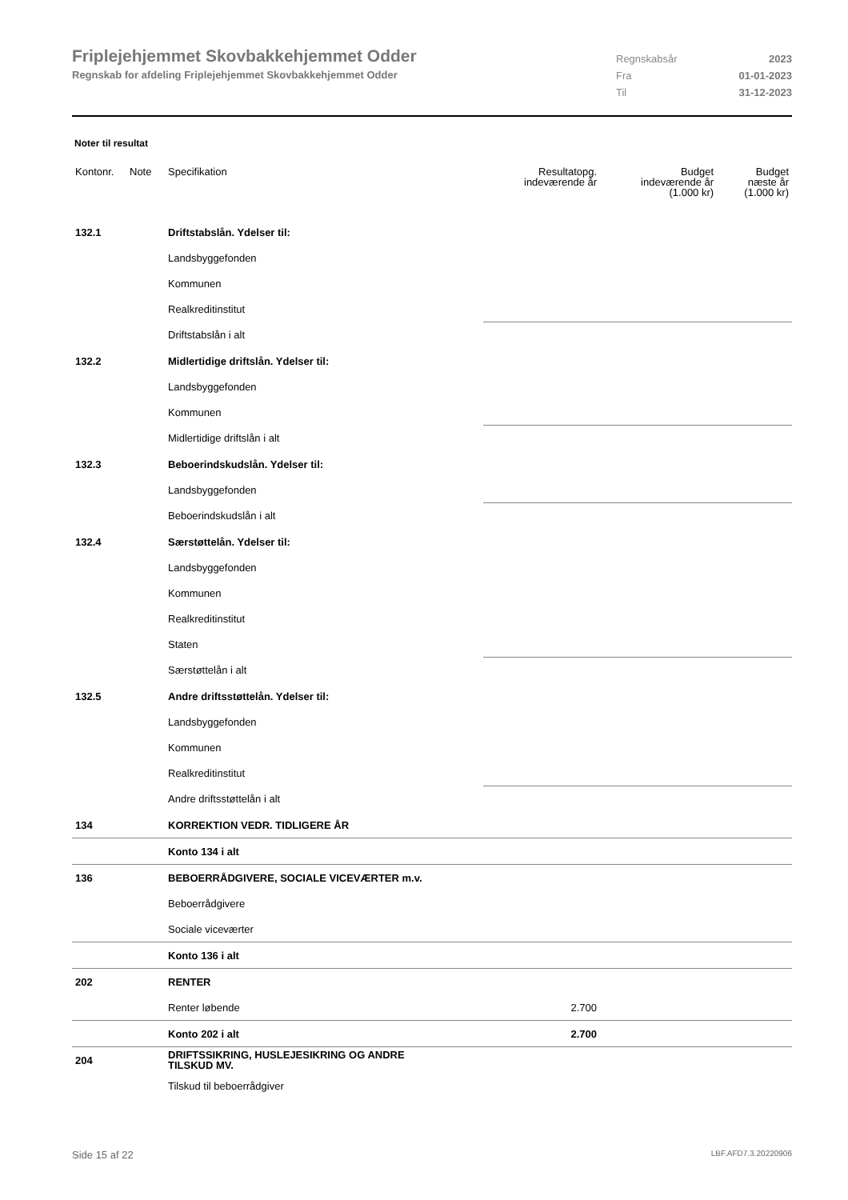Friplejehjemmet Skovbakkehjemmet Odder
Regnskab for afdeling Friplejehjemmet Skovbakkehjemmet Odder
Regnskabsår 2023
Fra 01-01-2023
Til 31-12-2023
Noter til resultat
| Kontonr. | Note | Specifikation | Resultatopg. indeværende år | Budget indeværende år (1.000 kr) | Budget næste år (1.000 kr) |
| --- | --- | --- | --- | --- | --- |
| 132.1 | | Driftstabslån. Ydelser til: | | | |
| | | Landsbyggefonden | | | |
| | | Kommunen | | | |
| | | Realkreditinstitut | | | |
| | | Driftstabslån i alt | | | |
| 132.2 | | Midlertidige driftslån. Ydelser til: | | | |
| | | Landsbyggefonden | | | |
| | | Kommunen | | | |
| | | Midlertidige driftslån i alt | | | |
| 132.3 | | Beboerindskudslån. Ydelser til: | | | |
| | | Landsbyggefonden | | | |
| | | Beboerindskudslån i alt | | | |
| 132.4 | | Særstøttelån. Ydelser til: | | | |
| | | Landsbyggefonden | | | |
| | | Kommunen | | | |
| | | Realkreditinstitut | | | |
| | | Staten | | | |
| | | Særstøttelån i alt | | | |
| 132.5 | | Andre driftsstøttelån. Ydelser til: | | | |
| | | Landsbyggefonden | | | |
| | | Kommunen | | | |
| | | Realkreditinstitut | | | |
| | | Andre driftsstøttelån i alt | | | |
| 134 | | KORREKTION VEDR. TIDLIGERE ÅR | | | |
| | | Konto 134 i alt | | | |
| 136 | | BEBOERRÅDGIVERE, SOCIALE VICEVÆRTER m.v. | | | |
| | | Beboerrådgivere | | | |
| | | Sociale viceværter | | | |
| | | Konto 136 i alt | | | |
| 202 | | RENTER | | | |
| | | Renter løbende | 2.700 | | |
| | | Konto 202 i alt | 2.700 | | |
| 204 | | DRIFTSSIKRING, HUSLEJESIKRING OG ANDRE TILSKUD MV. | | | |
| | | Tilskud til beboerrådgiver | | | |
Side 15 af 22 LBF.AFD7.3.20220906